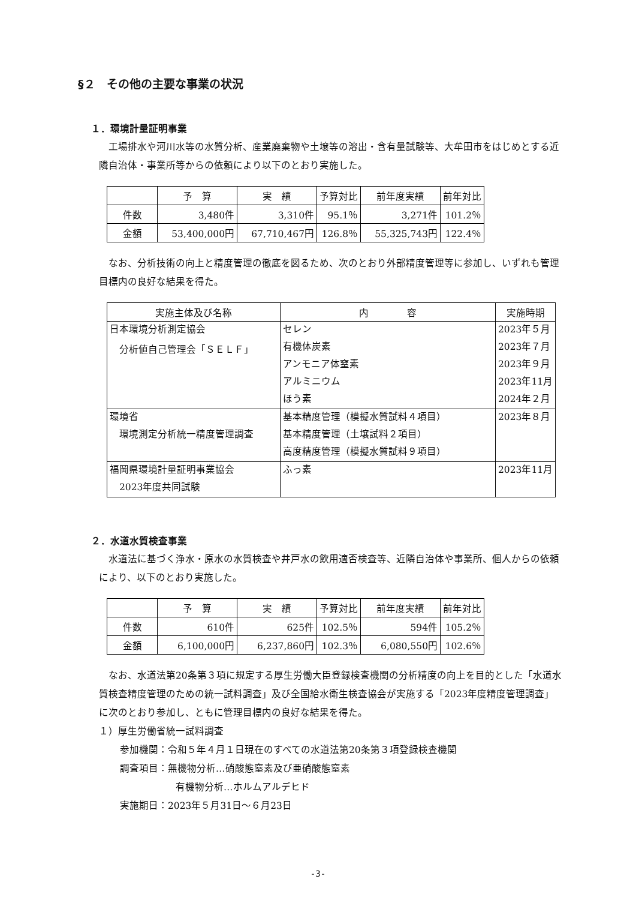§２　その他の主要な事業の状況
１．環境計量証明事業
工場排水や河川水等の水質分析、産業廃棄物や土壌等の溶出・含有量試験等、大牟田市をはじめとする近隣自治体・事業所等からの依頼により以下のとおり実施した。
| | 予 算 | 実 績 | 予算対比 | 前年度実績 | 前年対比 |
| --- | --- | --- | --- | --- | --- |
| 件数 | 3,480件 | 3,310件 | 95.1％ | 3,271件 | 101.2％ |
| 金額 | 53,400,000円 | 67,710,467円 | 126.8％ | 55,325,743円 | 122.4％ |
なお、分析技術の向上と精度管理の徹底を図るため、次のとおり外部精度管理等に参加し、いずれも管理目標内の良好な結果を得た。
| 実施主体及び名称 | 内 容 | 実施時期 |
| --- | --- | --- |
| 日本環境分析測定協会 | セレン | 2023年５月 |
| 分析値自己管理会「ＳＥＬＦ」 | 有機体炭素 | 2023年７月 |
| | アンモニア体窒素 | 2023年９月 |
| | アルミニウム | 2023年11月 |
| | ほう素 | 2024年２月 |
| 環境省 | 基本精度管理（模擬水質試料４項目） | 2023年８月 |
| 環境測定分析統一精度管理調査 | 基本精度管理（土壌試料２項目） | |
| | 高度精度管理（模擬水質試料９項目） | |
| 福岡県環境計量証明事業協会 | ふっ素 | 2023年11月 |
| 2023年度共同試験 | | |
２．水道水質検査事業
水道法に基づく浄水・原水の水質検査や井戸水の飲用適否検査等、近隣自治体や事業所、個人からの依頼により、以下のとおり実施した。
| | 予 算 | 実 績 | 予算対比 | 前年度実績 | 前年対比 |
| --- | --- | --- | --- | --- | --- |
| 件数 | 610件 | 625件 | 102.5％ | 594件 | 105.2％ |
| 金額 | 6,100,000円 | 6,237,860円 | 102.3％ | 6,080,550円 | 102.6％ |
なお、水道法第20条第３項に規定する厚生労働大臣登録検査機関の分析精度の向上を目的とした「水道水質検査精度管理のための統一試料調査」及び全国給水衛生検査協会が実施する「2023年度精度管理調査」に次のとおり参加し、ともに管理目標内の良好な結果を得た。
１）厚生労働省統一試料調査
参加機関：令和５年４月１日現在のすべての水道法第20条第３項登録検査機関
調査項目：無機物分析…硝酸態窒素及び亜硝酸態窒素
有機物分析…ホルムアルデヒド
実施期日：2023年５月31日～６月23日
-3-